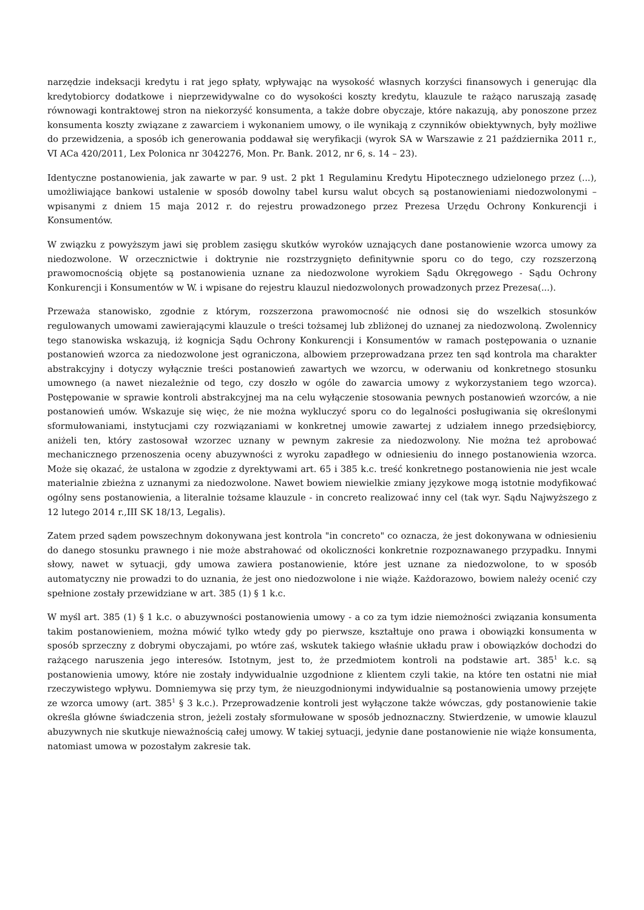narzędzie indeksacji kredytu i rat jego spłaty, wpływając na wysokość własnych korzyści finansowych i generując dla kredytobiorcy dodatkowe i nieprzewidywalne co do wysokości koszty kredytu, klauzule te rażąco naruszają zasadę równowagi kontraktowej stron na niekorzyść konsumenta, a także dobre obyczaje, które nakazują, aby ponoszone przez konsumenta koszty związane z zawarciem i wykonaniem umowy, o ile wynikają z czynników obiektywnych, były możliwe do przewidzenia, a sposób ich generowania poddawał się weryfikacji (wyrok SA w Warszawie z 21 października 2011 r., VI ACa 420/2011, Lex Polonica nr 3042276, Mon. Pr. Bank. 2012, nr 6, s. 14 – 23).
Identyczne postanowienia, jak zawarte w par. 9 ust. 2 pkt 1 Regulaminu Kredytu Hipotecznego udzielonego przez (...), umożliwiające bankowi ustalenie w sposób dowolny tabel kursu walut obcych są postanowieniami niedozwolonymi – wpisanymi z dniem 15 maja 2012 r. do rejestru prowadzonego przez Prezesa Urzędu Ochrony Konkurencji i Konsumentów.
W związku z powyższym jawi się problem zasięgu skutków wyroków uznających dane postanowienie wzorca umowy za niedozwolone. W orzecznictwie i doktrynie nie rozstrzygnięto definitywnie sporu co do tego, czy rozszerzoną prawomocnością objęte są postanowienia uznane za niedozwolone wyrokiem Sądu Okręgowego - Sądu Ochrony Konkurencji i Konsumentów w W. i wpisane do rejestru klauzul niedozwolonych prowadzonych przez Prezesa(...).
Przeważa stanowisko, zgodnie z którym, rozszerzona prawomocność nie odnosi się do wszelkich stosunków regulowanych umowami zawierającymi klauzule o treści tożsamej lub zbliżonej do uznanej za niedozwoloną. Zwolennicy tego stanowiska wskazują, iż kognicja Sądu Ochrony Konkurencji i Konsumentów w ramach postępowania o uznanie postanowień wzorca za niedozwolone jest ograniczona, albowiem przeprowadzana przez ten sąd kontrola ma charakter abstrakcyjny i dotyczy wyłącznie treści postanowień zawartych we wzorcu, w oderwaniu od konkretnego stosunku umownego (a nawet niezależnie od tego, czy doszło w ogóle do zawarcia umowy z wykorzystaniem tego wzorca). Postępowanie w sprawie kontroli abstrakcyjnej ma na celu wyłączenie stosowania pewnych postanowień wzorców, a nie postanowień umów. Wskazuje się więc, że nie można wykluczyć sporu co do legalności posługiwania się określonymi sformułowaniami, instytucjami czy rozwiązaniami w konkretnej umowie zawartej z udziałem innego przedsiębiorcy, aniżeli ten, który zastosował wzorzec uznany w pewnym zakresie za niedozwolony. Nie można też aprobować mechanicznego przenoszenia oceny abuzywności z wyroku zapadłego w odniesieniu do innego postanowienia wzorca. Może się okazać, że ustalona w zgodzie z dyrektywami art. 65 i 385 k.c. treść konkretnego postanowienia nie jest wcale materialnie zbieżna z uznanymi za niedozwolone. Nawet bowiem niewielkie zmiany językowe mogą istotnie modyfikować ogólny sens postanowienia, a literalnie tożsame klauzule - in concreto realizować inny cel (tak wyr. Sądu Najwyższego z 12 lutego 2014 r.,III SK 18/13, Legalis).
Zatem przed sądem powszechnym dokonywana jest kontrola "in concreto" co oznacza, że jest dokonywana w odniesieniu do danego stosunku prawnego i nie może abstrahować od okoliczności konkretnie rozpoznawanego przypadku. Innymi słowy, nawet w sytuacji, gdy umowa zawiera postanowienie, które jest uznane za niedozwolone, to w sposób automatyczny nie prowadzi to do uznania, że jest ono niedozwolone i nie wiąże. Każdorazowo, bowiem należy ocenić czy spełnione zostały przewidziane w art. 385 (1) § 1 k.c.
W myśl art. 385 (1) § 1 k.c. o abuzywności postanowienia umowy - a co za tym idzie niemożności związania konsumenta takim postanowieniem, można mówić tylko wtedy gdy po pierwsze, kształtuje ono prawa i obowiązki konsumenta w sposób sprzeczny z dobrymi obyczajami, po wtóre zaś, wskutek takiego właśnie układu praw i obowiązków dochodzi do rażącego naruszenia jego interesów. Istotnym, jest to, że przedmiotem kontroli na podstawie art. 385<sup>1</sup> k.c. są postanowienia umowy, które nie zostały indywidualnie uzgodnione z klientem czyli takie, na które ten ostatni nie miał rzeczywistego wpływu. Domniemywa się przy tym, że nieuzgodnionymi indywidualnie są postanowienia umowy przejęte ze wzorca umowy (art. 385<sup>1</sup> § 3 k.c.). Przeprowadzenie kontroli jest wyłączone także wówczas, gdy postanowienie takie określa główne świadczenia stron, jeżeli zostały sformułowane w sposób jednoznaczny. Stwierdzenie, w umowie klauzul abuzywnych nie skutkuje nieważnością całej umowy. W takiej sytuacji, jedynie dane postanowienie nie wiąże konsumenta, natomiast umowa w pozostałym zakresie tak.